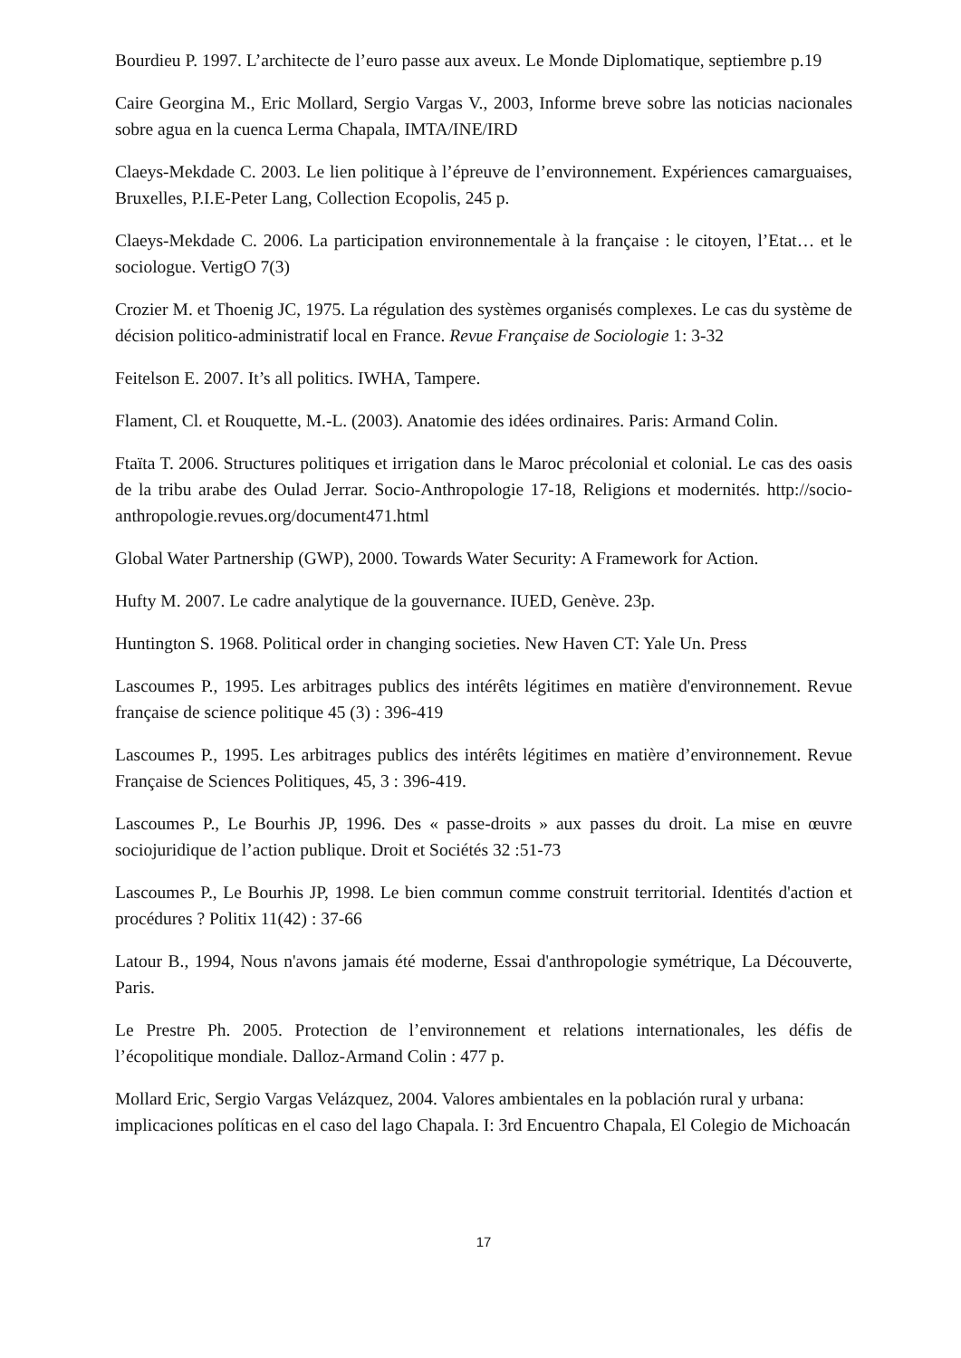Bourdieu P. 1997. L’architecte de l’euro passe aux aveux. Le Monde Diplomatique, septiembre p.19
Caire Georgina M., Eric Mollard, Sergio Vargas V., 2003, Informe breve sobre las noticias nacionales sobre agua en la cuenca Lerma Chapala, IMTA/INE/IRD
Claeys-Mekdade C. 2003. Le lien politique à l’épreuve de l’environnement. Expériences camarguaises, Bruxelles, P.I.E-Peter Lang, Collection Ecopolis, 245 p.
Claeys-Mekdade C. 2006. La participation environnementale à la française : le citoyen, l’Etat… et le sociologue. VertigO 7(3)
Crozier M. et Thoenig JC, 1975. La régulation des systèmes organisés complexes. Le cas du système de décision politico-administratif local en France. Revue Française de Sociologie 1: 3-32
Feitelson E. 2007. It’s all politics. IWHA, Tampere.
Flament, Cl. et Rouquette, M.-L. (2003). Anatomie des idées ordinaires. Paris: Armand Colin.
Ftaïta T. 2006. Structures politiques et irrigation dans le Maroc précolonial et colonial. Le cas des oasis de la tribu arabe des Oulad Jerrar. Socio-Anthropologie 17-18, Religions et modernités. http://socio-anthropologie.revues.org/document471.html
Global Water Partnership (GWP), 2000. Towards Water Security: A Framework for Action.
Hufty M. 2007. Le cadre analytique de la gouvernance. IUED, Genève. 23p.
Huntington S. 1968. Political order in changing societies. New Haven CT: Yale Un. Press
Lascoumes P., 1995. Les arbitrages publics des intérêts légitimes en matière d'environnement. Revue française de science politique 45 (3) : 396-419
Lascoumes P., 1995. Les arbitrages publics des intérêts légitimes en matière d’environnement. Revue Française de Sciences Politiques, 45, 3 : 396-419.
Lascoumes P., Le Bourhis JP, 1996. Des « passe-droits » aux passes du droit. La mise en œuvre sociojuridique de l’action publique. Droit et Sociétés 32 :51-73
Lascoumes P., Le Bourhis JP, 1998. Le bien commun comme construit territorial. Identités d'action et procédures ? Politix 11(42) : 37-66
Latour B., 1994, Nous n'avons jamais été moderne, Essai d'anthropologie symétrique, La Découverte, Paris.
Le Prestre Ph. 2005. Protection de l’environnement et relations internationales, les défis de l’écopolitique mondiale. Dalloz-Armand Colin : 477 p.
Mollard Eric, Sergio Vargas Velázquez, 2004. Valores ambientales en la población rural y urbana: implicaciones políticas en el caso del lago Chapala. I: 3rd Encuentro Chapala, El Colegio de Michoacán
17